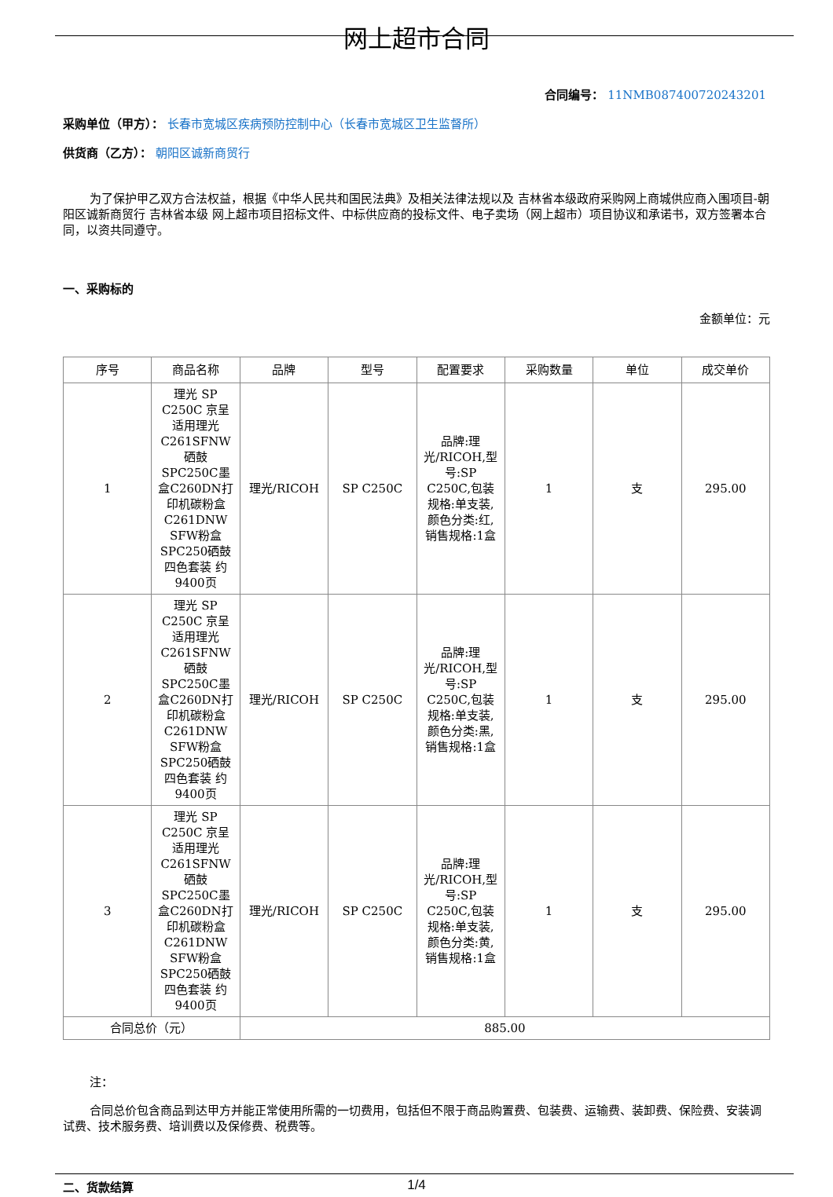网上超市合同
合同编号： 11NMB087400720243201
采购单位（甲方）： 长春市宽城区疾病预防控制中心（长春市宽城区卫生监督所）
供货商（乙方）： 朝阳区诚新商贸行
为了保护甲乙双方合法权益，根据《中华人民共和国民法典》及相关法律法规以及 吉林省本级政府采购网上商城供应商入围项目-朝阳区诚新商贸行 吉林省本级 网上超市项目招标文件、中标供应商的投标文件、电子卖场（网上超市）项目协议和承诺书，双方签署本合同，以资共同遵守。
一、采购标的
金额单位：元
| 序号 | 商品名称 | 品牌 | 型号 | 配置要求 | 采购数量 | 单位 | 成交单价 |
| --- | --- | --- | --- | --- | --- | --- | --- |
| 1 | 理光 SP C250C 京呈适用理光C261SFNW硒鼓SPC250C墨盒C260DN打印机碳粉盒C261DNW SFW粉盒 SPC250硒鼓四色套装 约9400页 | 理光/RICOH | SP C250C | 品牌:理光/RICOH,型号:SP C250C,包装规格:单支装,颜色分类:红,销售规格:1盒 | 1 | 支 | 295.00 |
| 2 | 理光 SP C250C 京呈适用理光C261SFNW硒鼓SPC250C墨盒C260DN打印机碳粉盒C261DNW SFW粉盒 SPC250硒鼓四色套装 约9400页 | 理光/RICOH | SP C250C | 品牌:理光/RICOH,型号:SP C250C,包装规格:单支装,颜色分类:黑,销售规格:1盒 | 1 | 支 | 295.00 |
| 3 | 理光 SP C250C 京呈适用理光C261SFNW硒鼓SPC250C墨盒C260DN打印机碳粉盒C261DNW SFW粉盒 SPC250硒鼓四色套装 约9400页 | 理光/RICOH | SP C250C | 品牌:理光/RICOH,型号:SP C250C,包装规格:单支装,颜色分类:黄,销售规格:1盒 | 1 | 支 | 295.00 |
| 合同总价（元） | | 885.00 | | | | | |
注：
合同总价包含商品到达甲方并能正常使用所需的一切费用，包括但不限于商品购置费、包装费、运输费、装卸费、保险费、安装调试费、技术服务费、培训费以及保修费、税费等。
二、货款结算
1/4